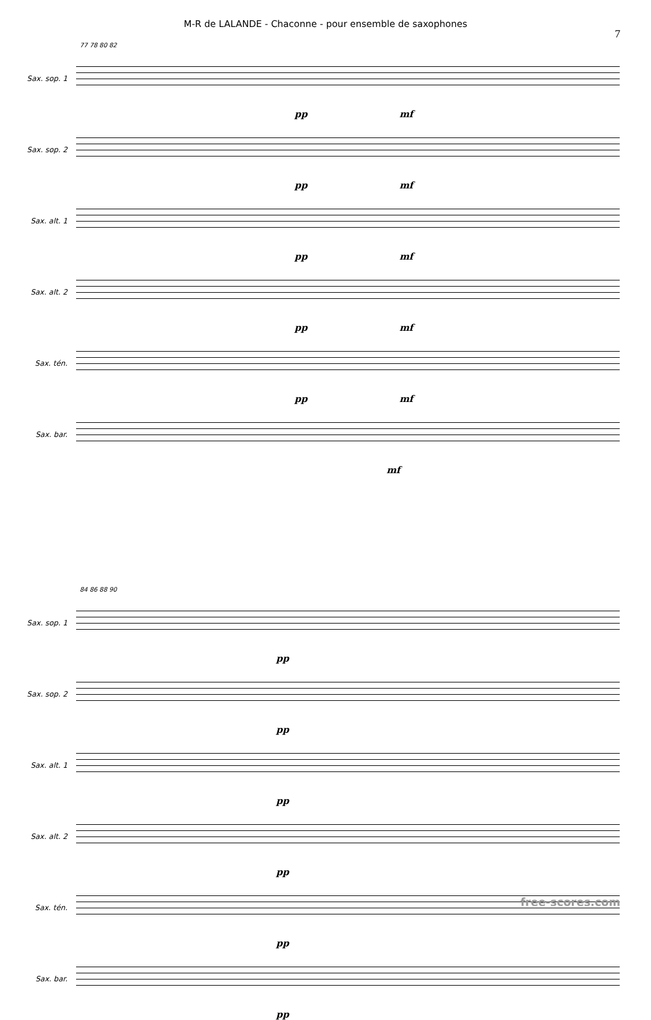M-R de LALANDE - Chaconne - pour ensemble de saxophones
7
77 78 80 82
Sax. sop. 1
pp mf
Sax. sop. 2
pp mf
Sax. alt. 1
pp mf
Sax. alt. 2
pp mf
Sax. tén.
pp mf
Sax. bar.
mf
84 86 88 90
Sax. sop. 1
pp
Sax. sop. 2
pp
Sax. alt. 1
pp
Sax. alt. 2
pp
Sax. tén.
pp
Sax. bar.
pp
free-scores.com